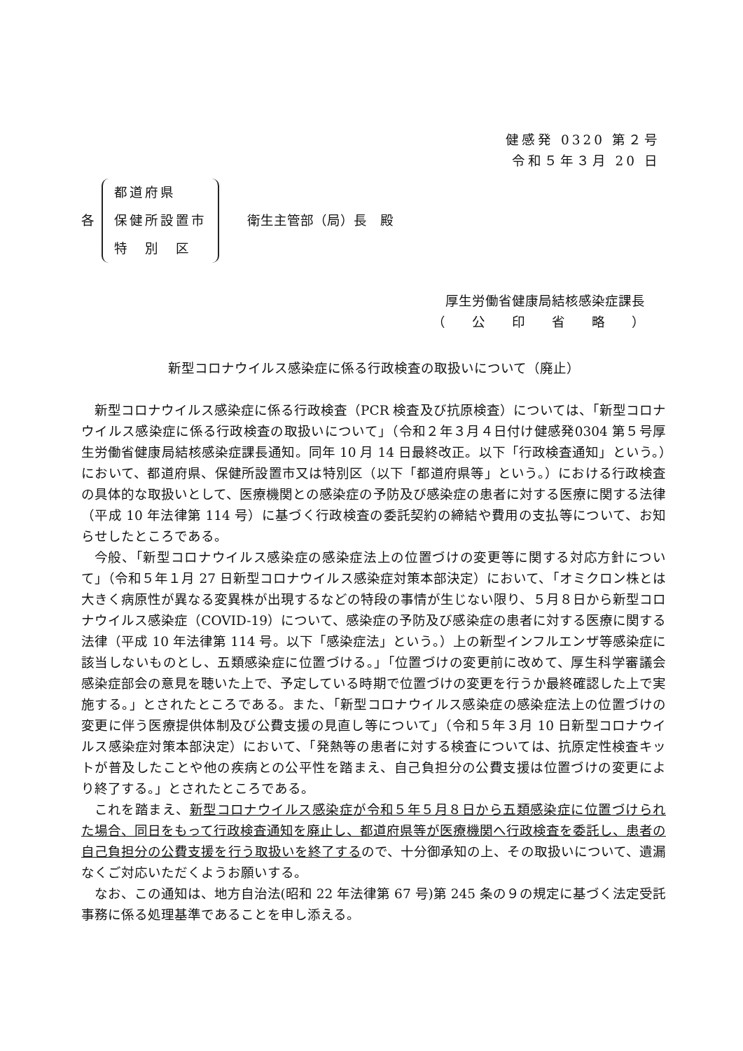健感発 0320 第２号
令和５年３月 20 日
各
都道府県
保健所設置市
特　別　区
衛生主管部（局）長　殿
厚生労働省健康局結核感染症課長
（　　公　　印　　省　　略　　）
新型コロナウイルス感染症に係る行政検査の取扱いについて（廃止）
新型コロナウイルス感染症に係る行政検査（PCR 検査及び抗原検査）については、「新型コロナウイルス感染症に係る行政検査の取扱いについて」（令和２年３月４日付け健感発0304 第５号厚生労働省健康局結核感染症課長通知。同年 10 月 14 日最終改正。以下「行政検査通知」という。）において、都道府県、保健所設置市又は特別区（以下「都道府県等」という。）における行政検査の具体的な取扱いとして、医療機関との感染症の予防及び感染症の患者に対する医療に関する法律（平成 10 年法律第 114 号）に基づく行政検査の委託契約の締結や費用の支払等について、お知らせしたところである。
今般、「新型コロナウイルス感染症の感染症法上の位置づけの変更等に関する対応方針について」（令和５年１月 27 日新型コロナウイルス感染症対策本部決定）において、「オミクロン株とは大きく病原性が異なる変異株が出現するなどの特段の事情が生じない限り、５月８日から新型コロナウイルス感染症（COVID-19）について、感染症の予防及び感染症の患者に対する医療に関する法律（平成 10 年法律第 114 号。以下「感染症法」という。）上の新型インフルエンザ等感染症に該当しないものとし、五類感染症に位置づける。」「位置づけの変更前に改めて、厚生科学審議会感染症部会の意見を聴いた上で、予定している時期で位置づけの変更を行うか最終確認した上で実施する。」とされたところである。また、「新型コロナウイルス感染症の感染症法上の位置づけの変更に伴う医療提供体制及び公費支援の見直し等について」（令和５年３月 10 日新型コロナウイルス感染症対策本部決定）において、「発熱等の患者に対する検査については、抗原定性検査キットが普及したことや他の疾病との公平性を踏まえ、自己負担分の公費支援は位置づけの変更により終了する。」とされたところである。
これを踏まえ、新型コロナウイルス感染症が令和５年５月８日から五類感染症に位置づけられた場合、同日をもって行政検査通知を廃止し、都道府県等が医療機関へ行政検査を委託し、患者の自己負担分の公費支援を行う取扱いを終了するので、十分御承知の上、その取扱いについて、遺漏なくご対応いただくようお願いする。
なお、この通知は、地方自治法(昭和 22 年法律第 67 号)第 245 条の９の規定に基づく法定受託事務に係る処理基準であることを申し添える。